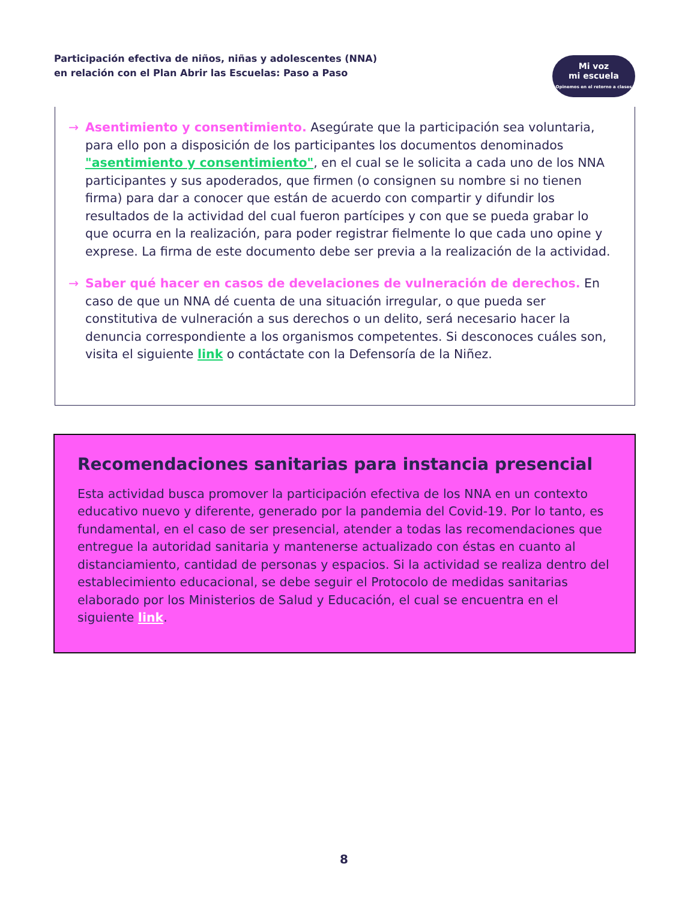Participación efectiva de niños, niñas y adolescentes (NNA)
en relación con el Plan Abrir las Escuelas: Paso a Paso
Mi voz
mi escuela
Opinemos en el retorno a clases
→ Asentimiento y consentimiento. Asegúrate que la participación sea voluntaria, para ello pon a disposición de los participantes los documentos denominados "asentimiento y consentimiento", en el cual se le solicita a cada uno de los NNA participantes y sus apoderados, que firmen (o consignen su nombre si no tienen firma) para dar a conocer que están de acuerdo con compartir y difundir los resultados de la actividad del cual fueron partícipes y con que se pueda grabar lo que ocurra en la realización, para poder registrar fielmente lo que cada uno opine y exprese. La firma de este documento debe ser previa a la realización de la actividad.
→ Saber qué hacer en casos de develaciones de vulneración de derechos. En caso de que un NNA dé cuenta de una situación irregular, o que pueda ser constitutiva de vulneración a sus derechos o un delito, será necesario hacer la denuncia correspondiente a los organismos competentes. Si desconoces cuáles son, visita el siguiente link o contáctate con la Defensoría de la Niñez.
Recomendaciones sanitarias para instancia presencial
Esta actividad busca promover la participación efectiva de los NNA en un contexto educativo nuevo y diferente, generado por la pandemia del Covid-19. Por lo tanto, es fundamental, en el caso de ser presencial, atender a todas las recomendaciones que entregue la autoridad sanitaria y mantenerse actualizado con éstas en cuanto al distanciamiento, cantidad de personas y espacios. Si la actividad se realiza dentro del establecimiento educacional, se debe seguir el Protocolo de medidas sanitarias elaborado por los Ministerios de Salud y Educación, el cual se encuentra en el siguiente link.
8